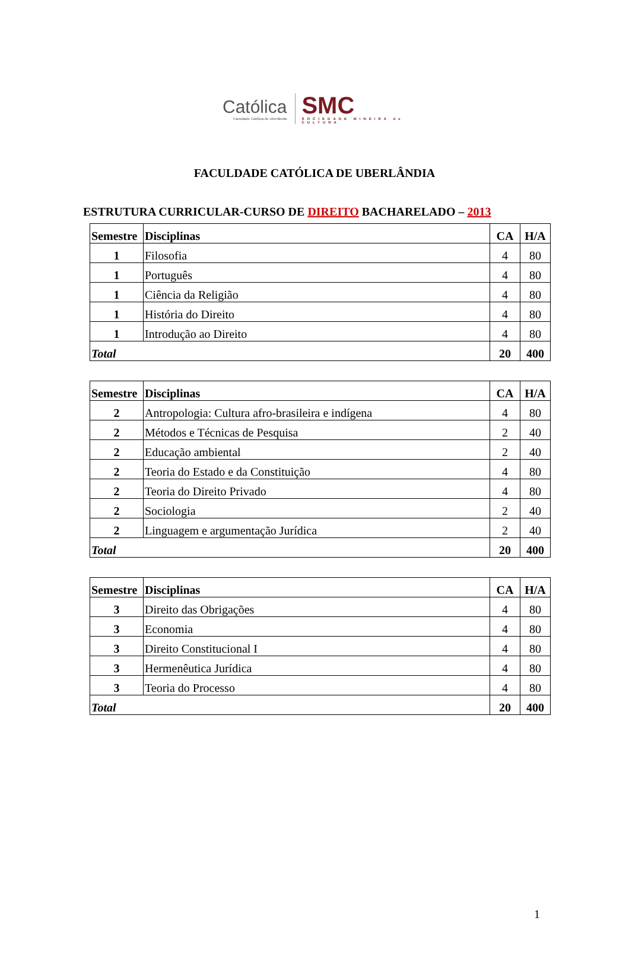Católica
Faculdade Católica de Uberlândia
SMC
SOCIEDADE MINEIRA de CULTURA
FACULDADE CATÓLICA DE UBERLÂNDIA
ESTRUTURA CURRICULAR-CURSO DE DIREITO BACHARELADO – 2013
| Semestre | Disciplinas | CA | H/A |
| --- | --- | --- | --- |
| 1 | Filosofia | 4 | 80 |
| 1 | Português | 4 | 80 |
| 1 | Ciência da Religião | 4 | 80 |
| 1 | História do Direito | 4 | 80 |
| 1 | Introdução ao Direito | 4 | 80 |
| Total | | 20 | 400 |
| Semestre | Disciplinas | CA | H/A |
| --- | --- | --- | --- |
| 2 | Antropologia: Cultura afro-brasileira e indígena | 4 | 80 |
| 2 | Métodos e Técnicas de Pesquisa | 2 | 40 |
| 2 | Educação ambiental | 2 | 40 |
| 2 | Teoria do Estado e da Constituição | 4 | 80 |
| 2 | Teoria do Direito Privado | 4 | 80 |
| 2 | Sociologia | 2 | 40 |
| 2 | Linguagem e argumentação Jurídica | 2 | 40 |
| Total | | 20 | 400 |
| Semestre | Disciplinas | CA | H/A |
| --- | --- | --- | --- |
| 3 | Direito das Obrigações | 4 | 80 |
| 3 | Economia | 4 | 80 |
| 3 | Direito Constitucional I | 4 | 80 |
| 3 | Hermenêutica Jurídica | 4 | 80 |
| 3 | Teoria do Processo | 4 | 80 |
| Total | | 20 | 400 |
1